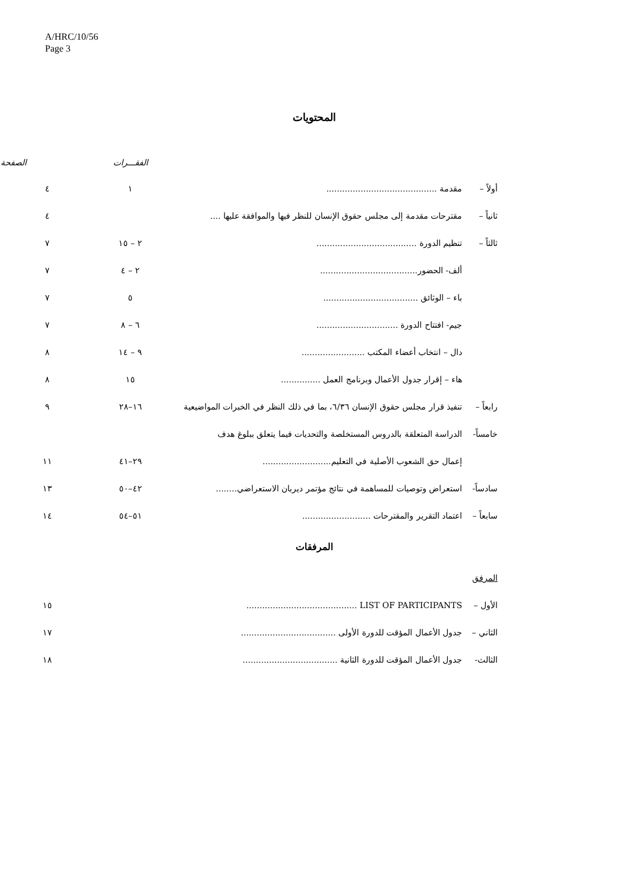A/HRC/10/56
Page 3
المحتويات
| | | الفقـــرات | الصفحة |
| --- | --- | --- | --- |
| أولاً – | مقدمة .......................................... | ١ | ٤ |
| ثانياً – | مقترحات مقدمة إلى مجلس حقوق الإنسان للنظر فيها والموافقة عليها .... | | ٤ |
| ثالثاً – | تنظيم الدورة ...................................... | ٢ – ١٥ | ٧ |
| | ألف- الحضور..................................... | ٢ – ٤ | ٧ |
| | باء – الوثائق .................................... | ٥ | ٧ |
| | جيم- افتتاح الدورة ............................... | ٦ – ٨ | ٧ |
| | دال – انتخاب أعضاء المكتب ........................ | ٩ – ١٤ | ٨ |
| | هاء – إقرار جدول الأعمال وبرنامج العمل ............... | ١٥ | ٨ |
| رابعاً – | تنفيذ قرار مجلس حقوق الإنسان ٦/٣٦، بما في ذلك النظر في الخبرات المواضيعية | ١٦–٢٨ | ٩ |
| خامساً- | الدراسة المتعلقة بالدروس المستخلصة والتحديات فيما يتعلق ببلوغ هدف | | |
| | إعمال حق الشعوب الأصلية في التعليم.......................... | ٢٩–٤١ | ١١ |
| سادساً- | استعراض وتوصيات للمساهمة في نتائج مؤتمر ديربان الاستعراضي........ | ٤٢–٥٠ | ١٣ |
| سابعاً – | اعتماد التقرير والمقترحات .......................... | ٥١–٥٤ | ١٤ |
المرفقات
| المرفق | | |
| الأول – | LIST OF PARTICIPANTS .......................................... | ١٥ |
| الثاني – | جدول الأعمال المؤقت للدورة الأولى .................................... | ١٧ |
| الثالث- | جدول الأعمال المؤقت للدورة الثانية .................................... | ١٨ |